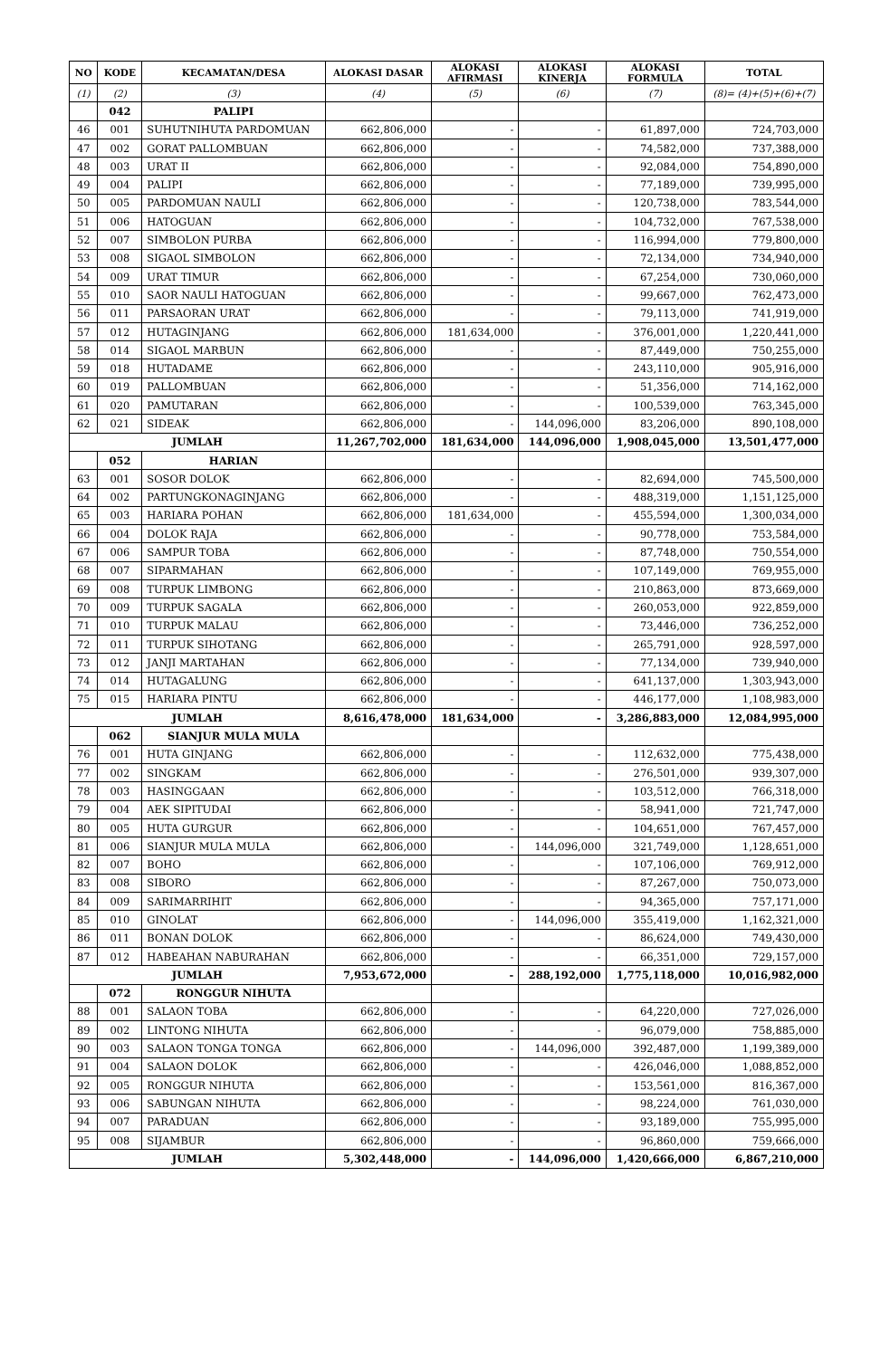| NO | KODE | KECAMATAN/DESA | ALOKASI DASAR | ALOKASI AFIRMASI | ALOKASI KINERJA | ALOKASI FORMULA | TOTAL |
| --- | --- | --- | --- | --- | --- | --- | --- |
| (1) | (2) | (3) | (4) | (5) | (6) | (7) | (8)= (4)+(5)+(6)+(7) |
| | 042 | PALIPI | | | | | |
| 46 | 001 | SUHUTNIHUTA PARDOMUAN | 662,806,000 | - | - | 61,897,000 | 724,703,000 |
| 47 | 002 | GORAT PALLOMBUAN | 662,806,000 | - | - | 74,582,000 | 737,388,000 |
| 48 | 003 | URAT II | 662,806,000 | - | - | 92,084,000 | 754,890,000 |
| 49 | 004 | PALIPI | 662,806,000 | - | - | 77,189,000 | 739,995,000 |
| 50 | 005 | PARDOMUAN NAULI | 662,806,000 | - | - | 120,738,000 | 783,544,000 |
| 51 | 006 | HATOGUAN | 662,806,000 | - | - | 104,732,000 | 767,538,000 |
| 52 | 007 | SIMBOLON PURBA | 662,806,000 | - | - | 116,994,000 | 779,800,000 |
| 53 | 008 | SIGAOL SIMBOLON | 662,806,000 | - | - | 72,134,000 | 734,940,000 |
| 54 | 009 | URAT TIMUR | 662,806,000 | - | - | 67,254,000 | 730,060,000 |
| 55 | 010 | SAOR NAULI HATOGUAN | 662,806,000 | - | - | 99,667,000 | 762,473,000 |
| 56 | 011 | PARSAORAN URAT | 662,806,000 | - | - | 79,113,000 | 741,919,000 |
| 57 | 012 | HUTAGINJANG | 662,806,000 | 181,634,000 | - | 376,001,000 | 1,220,441,000 |
| 58 | 014 | SIGAOL MARBUN | 662,806,000 | - | - | 87,449,000 | 750,255,000 |
| 59 | 018 | HUTADAME | 662,806,000 | - | - | 243,110,000 | 905,916,000 |
| 60 | 019 | PALLOMBUAN | 662,806,000 | - | - | 51,356,000 | 714,162,000 |
| 61 | 020 | PAMUTARAN | 662,806,000 | - | - | 100,539,000 | 763,345,000 |
| 62 | 021 | SIDEAK | 662,806,000 | - | 144,096,000 | 83,206,000 | 890,108,000 |
| JUMLAH | | | 11,267,702,000 | 181,634,000 | 144,096,000 | 1,908,045,000 | 13,501,477,000 |
| | 052 | HARIAN | | | | | |
| 63 | 001 | SOSOR DOLOK | 662,806,000 | - | - | 82,694,000 | 745,500,000 |
| 64 | 002 | PARTUNGKONAGINJANG | 662,806,000 | - | - | 488,319,000 | 1,151,125,000 |
| 65 | 003 | HARIARA POHAN | 662,806,000 | 181,634,000 | - | 455,594,000 | 1,300,034,000 |
| 66 | 004 | DOLOK RAJA | 662,806,000 | - | - | 90,778,000 | 753,584,000 |
| 67 | 006 | SAMPUR TOBA | 662,806,000 | - | - | 87,748,000 | 750,554,000 |
| 68 | 007 | SIPARMAHAN | 662,806,000 | - | - | 107,149,000 | 769,955,000 |
| 69 | 008 | TURPUK LIMBONG | 662,806,000 | - | - | 210,863,000 | 873,669,000 |
| 70 | 009 | TURPUK SAGALA | 662,806,000 | - | - | 260,053,000 | 922,859,000 |
| 71 | 010 | TURPUK MALAU | 662,806,000 | - | - | 73,446,000 | 736,252,000 |
| 72 | 011 | TURPUK SIHOTANG | 662,806,000 | - | - | 265,791,000 | 928,597,000 |
| 73 | 012 | JANJI MARTAHAN | 662,806,000 | - | - | 77,134,000 | 739,940,000 |
| 74 | 014 | HUTAGALUNG | 662,806,000 | - | - | 641,137,000 | 1,303,943,000 |
| 75 | 015 | HARIARA PINTU | 662,806,000 | - | - | 446,177,000 | 1,108,983,000 |
| JUMLAH | | | 8,616,478,000 | 181,634,000 | - | 3,286,883,000 | 12,084,995,000 |
| | 062 | SIANJUR MULA MULA | | | | | |
| 76 | 001 | HUTA GINJANG | 662,806,000 | - | - | 112,632,000 | 775,438,000 |
| 77 | 002 | SINGKAM | 662,806,000 | - | - | 276,501,000 | 939,307,000 |
| 78 | 003 | HASINGGAAN | 662,806,000 | - | - | 103,512,000 | 766,318,000 |
| 79 | 004 | AEK SIPITUDAI | 662,806,000 | - | - | 58,941,000 | 721,747,000 |
| 80 | 005 | HUTA GURGUR | 662,806,000 | - | - | 104,651,000 | 767,457,000 |
| 81 | 006 | SIANJUR MULA MULA | 662,806,000 | - | 144,096,000 | 321,749,000 | 1,128,651,000 |
| 82 | 007 | BOHO | 662,806,000 | - | - | 107,106,000 | 769,912,000 |
| 83 | 008 | SIBORO | 662,806,000 | - | - | 87,267,000 | 750,073,000 |
| 84 | 009 | SARIMARRIHIT | 662,806,000 | - | - | 94,365,000 | 757,171,000 |
| 85 | 010 | GINOLAT | 662,806,000 | - | 144,096,000 | 355,419,000 | 1,162,321,000 |
| 86 | 011 | BONAN DOLOK | 662,806,000 | - | - | 86,624,000 | 749,430,000 |
| 87 | 012 | HABEAHAN NABURAHAN | 662,806,000 | - | - | 66,351,000 | 729,157,000 |
| JUMLAH | | | 7,953,672,000 | - | 288,192,000 | 1,775,118,000 | 10,016,982,000 |
| | 072 | RONGGUR NIHUTA | | | | | |
| 88 | 001 | SALAON TOBA | 662,806,000 | - | - | 64,220,000 | 727,026,000 |
| 89 | 002 | LINTONG NIHUTA | 662,806,000 | - | - | 96,079,000 | 758,885,000 |
| 90 | 003 | SALAON TONGA TONGA | 662,806,000 | - | 144,096,000 | 392,487,000 | 1,199,389,000 |
| 91 | 004 | SALAON DOLOK | 662,806,000 | - | - | 426,046,000 | 1,088,852,000 |
| 92 | 005 | RONGGUR NIHUTA | 662,806,000 | - | - | 153,561,000 | 816,367,000 |
| 93 | 006 | SABUNGAN NIHUTA | 662,806,000 | - | - | 98,224,000 | 761,030,000 |
| 94 | 007 | PARADUAN | 662,806,000 | - | - | 93,189,000 | 755,995,000 |
| 95 | 008 | SIJAMBUR | 662,806,000 | - | - | 96,860,000 | 759,666,000 |
| JUMLAH | | | 5,302,448,000 | - | 144,096,000 | 1,420,666,000 | 6,867,210,000 |